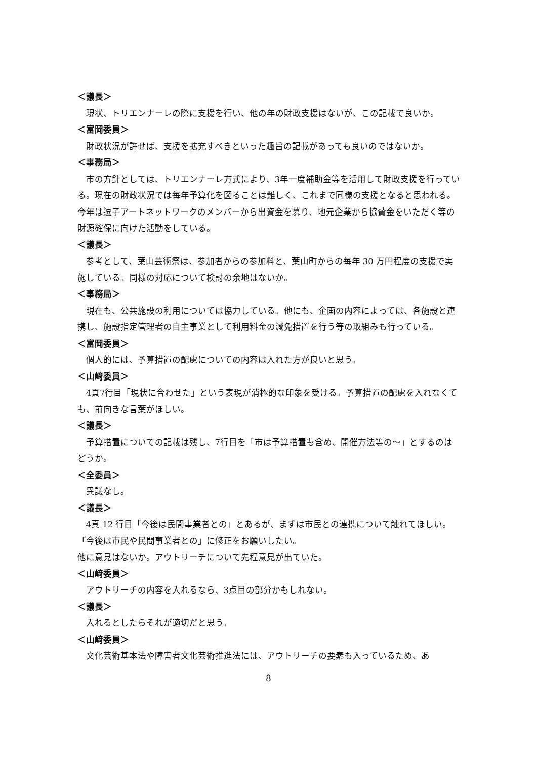＜議長＞
現状、トリエンナーレの際に支援を行い、他の年の財政支援はないが、この記載で良いか。
＜富岡委員＞
財政状況が許せば、支援を拡充すべきといった趣旨の記載があっても良いのではないか。
＜事務局＞
市の方針としては、トリエンナーレ方式により、3年一度補助金等を活用して財政支援を行っている。現在の財政状況では毎年予算化を図ることは難しく、これまで同様の支援となると思われる。今年は逗子アートネットワークのメンバーから出資金を募り、地元企業から協賛金をいただく等の財源確保に向けた活動をしている。
＜議長＞
参考として、葉山芸術祭は、参加者からの参加料と、葉山町からの毎年 30 万円程度の支援で実施している。同様の対応について検討の余地はないか。
＜事務局＞
現在も、公共施設の利用については協力している。他にも、企画の内容によっては、各施設と連携し、施設指定管理者の自主事業として利用料金の減免措置を行う等の取組みも行っている。
＜富岡委員＞
個人的には、予算措置の配慮についての内容は入れた方が良いと思う。
＜山﨑委員＞
4頁7行目「現状に合わせた」という表現が消極的な印象を受ける。予算措置の配慮を入れなくても、前向きな言葉がほしい。
＜議長＞
予算措置についての記載は残し、7行目を「市は予算措置も含め、開催方法等の～」とするのはどうか。
＜全委員＞
異議なし。
＜議長＞
4頁 12 行目「今後は民間事業者との」とあるが、まずは市民との連携について触れてほしい。「今後は市民や民間事業者との」に修正をお願いしたい。
他に意見はないか。アウトリーチについて先程意見が出ていた。
＜山﨑委員＞
アウトリーチの内容を入れるなら、3点目の部分かもしれない。
＜議長＞
入れるとしたらそれが適切だと思う。
＜山﨑委員＞
文化芸術基本法や障害者文化芸術推進法には、アウトリーチの要素も入っているため、あ
8